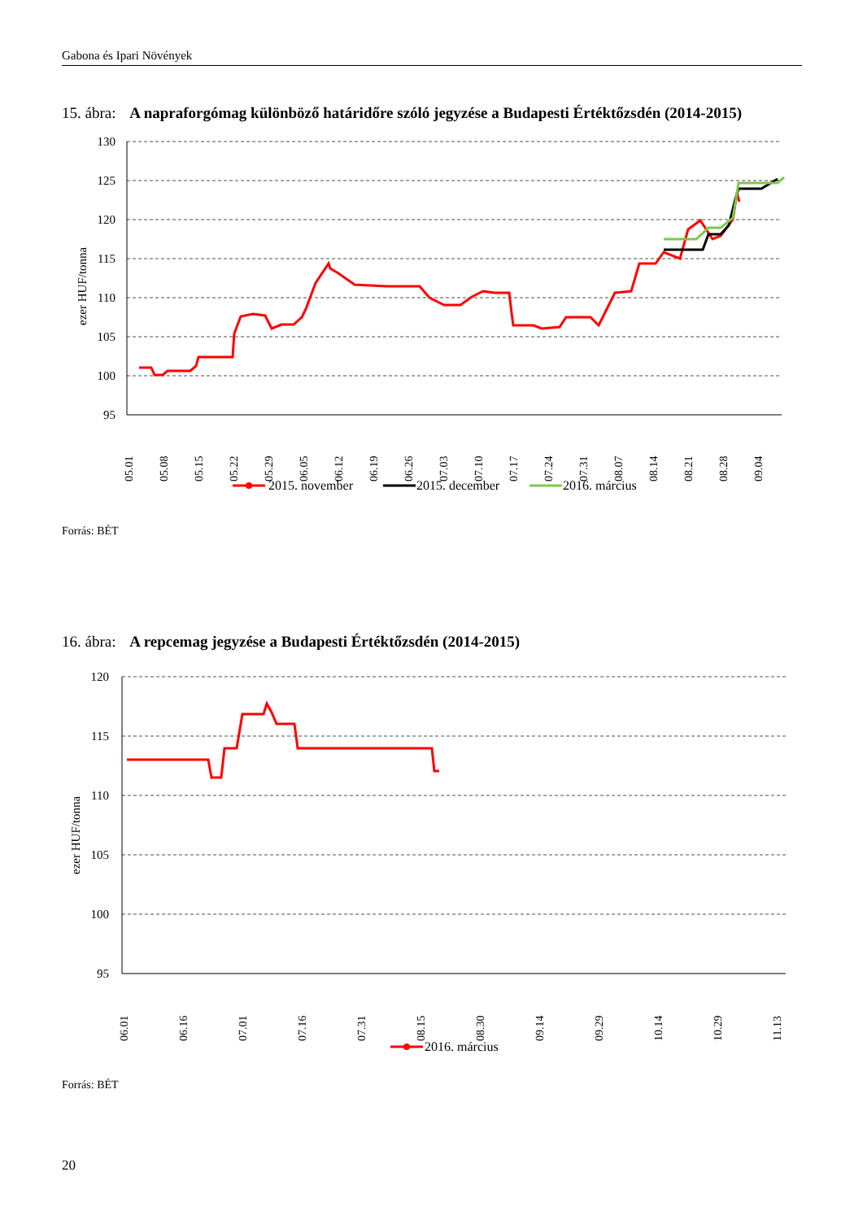Gabona és Ipari Növények
15. ábra: A napraforgómag különböző határidőre szóló jegyzése a Budapesti Értéktőzsdén (2014-2015)
130
125
120
115
110
105
100
95
ezer HUF/tonna
05.01
05.08
05.15
05.22
05.29
06.05
06.12
06.19
06.26
07.03
07.10
07.17
07.24
07.31
08.07
08.14
08.21
08.28
09.04
2015. november
2015. december
2016. március
Forrás: BÉT
16. ábra: A repcemag jegyzése a Budapesti Értéktőzsdén (2014-2015)
120
115
110
105
100
95
ezer HUF/tonna
06.01
06.16
07.01
07.16
07.31
08.15
08.30
09.14
09.29
10.14
10.29
11.13
2016. március
Forrás: BÉT
20